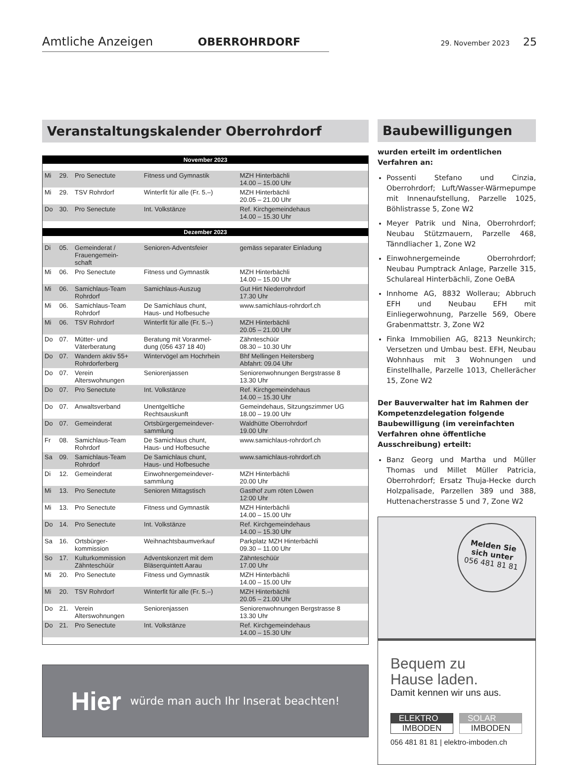Amtliche Anzeigen OBERROHRDORF 29. November 2023 25
Veranstaltungskalender Oberrohrdorf
| November 2023 | | | | |
| --- | --- | --- | --- | --- |
| Mi | 29. | Pro Senectute | Fitness und Gymnastik | MZH Hinterbächli 14.00 – 15.00 Uhr |
| Mi | 29. | TSV Rohrdorf | Winterfit für alle (Fr. 5.–) | MZH Hinterbächli 20.05 – 21.00 Uhr |
| Do | 30. | Pro Senectute | Int. Volkstänze | Ref. Kirchgemeindehaus 14.00 – 15.30 Uhr |
| Dezember 2023 | | | | |
| Di | 05. | Gemeinderat / Frauengemein- schaft | Senioren-Adventsfeier | gemäss separater Einladung |
| Mi | 06. | Pro Senectute | Fitness und Gymnastik | MZH Hinterbächli 14.00 – 15.00 Uhr |
| Mi | 06. | Samichlaus-Team Rohrdorf | Samichlaus-Auszug | Gut Hirt Niederrohrdorf 17.30 Uhr |
| Mi | 06. | Samichlaus-Team Rohrdorf | De Samichlaus chunt, Haus- und Hofbesuche | www.samichlaus-rohrdorf.ch |
| Mi | 06. | TSV Rohrdorf | Winterfit für alle (Fr. 5.–) | MZH Hinterbächli 20.05 – 21.00 Uhr |
| Do | 07. | Mütter- und Väterberatung | Beratung mit Voranmel- dung (056 437 18 40) | Zähnteschüür 08.30 – 10.30 Uhr |
| Do | 07. | Wandern aktiv 55+ Rohrdorferberg | Wintervögel am Hochrhein | Bhf Mellingen Heitersberg Abfahrt: 09.04 Uhr |
| Do | 07. | Verein Alterswohnungen | Seniorenjassen | Seniorenwohnungen Bergstrasse 8 13.30 Uhr |
| Do | 07. | Pro Senectute | Int. Volkstänze | Ref. Kirchgemeindehaus 14.00 – 15.30 Uhr |
| Do | 07. | Anwaltsverband | Unentgeltliche Rechtsauskunft | Gemeindehaus, Sitzungszimmer UG 18.00 – 19.00 Uhr |
| Do | 07. | Gemeinderat | Ortsbürgergemeindever- sammlung | Waldhütte Oberrohrdorf 19.00 Uhr |
| Fr | 08. | Samichlaus-Team Rohrdorf | De Samichlaus chunt, Haus- und Hofbesuche | www.samichlaus-rohrdorf.ch |
| Sa | 09. | Samichlaus-Team Rohrdorf | De Samichlaus chunt, Haus- und Hofbesuche | www.samichlaus-rohrdorf.ch |
| Di | 12. | Gemeinderat | Einwohnergemeindever- sammlung | MZH Hinterbächli 20.00 Uhr |
| Mi | 13. | Pro Senectute | Senioren Mittagstisch | Gasthof zum röten Löwen 12:00 Uhr |
| Mi | 13. | Pro Senectute | Fitness und Gymnastik | MZH Hinterbächli 14.00 – 15.00 Uhr |
| Do | 14. | Pro Senectute | Int. Volkstänze | Ref. Kirchgemeindehaus 14.00 – 15.30 Uhr |
| Sa | 16. | Ortsbürger- kommission | Weihnachtsbaumverkauf | Parkplatz MZH Hinterbächli 09.30 – 11.00 Uhr |
| So | 17. | Kulturkommission Zähnteschüür | Adventskonzert mit dem Bläserquintett Aarau | Zähnteschüür 17.00 Uhr |
| Mi | 20. | Pro Senectute | Fitness und Gymnastik | MZH Hinterbächli 14.00 – 15.00 Uhr |
| Mi | 20. | TSV Rohrdorf | Winterfit für alle (Fr. 5.–) | MZH Hinterbächli 20.05 – 21.00 Uhr |
| Do | 21. | Verein Alterswohnungen | Seniorenjassen | Seniorenwohnungen Bergstrasse 8 13.30 Uhr |
| Do | 21. | Pro Senectute | Int. Volkstänze | Ref. Kirchgemeindehaus 14.00 – 15.30 Uhr |
Hier würde man auch Ihr Inserat beachten!
Baubewilligungen
wurden erteilt im ordentlichen Verfahren an:
Possenti Stefano und Cinzia, Oberrohrdorf; Luft/Wasser-Wärmepumpe mit Innenaufstellung, Parzelle 1025, Böhlistrasse 5, Zone W2
Meyer Patrik und Nina, Oberrohrdorf; Neubau Stützmauern, Parzelle 468, Tänndliacher 1, Zone W2
Einwohnergemeinde Oberrohrdorf; Neubau Pumptrack Anlage, Parzelle 315, Schulareal Hinterbächli, Zone OeBA
Innhome AG, 8832 Wollerau; Abbruch EFH und Neubau EFH mit Einliegerwohnung, Parzelle 569, Obere Grabenmattstr. 3, Zone W2
Finka Immobilien AG, 8213 Neunkirch; Versetzen und Umbau best. EFH, Neubau Wohnhaus mit 3 Wohnungen und Einstellhalle, Parzelle 1013, Chellerächer 15, Zone W2
Der Bauverwalter hat im Rahmen der Kompetenzdelegation folgende Baubewilligung (im vereinfachten Verfahren ohne öffentliche Ausschreibung) erteilt:
Banz Georg und Martha und Müller Thomas und Millet Müller Patricia, Oberrohrdorf; Ersatz Thuja-Hecke durch Holzpalisade, Parzellen 389 und 388, Huttenacherstrasse 5 und 7, Zone W2
Melden Sie
sich unter
056 481 81 81
Bequem zu
Hause laden.
Damit kennen wir uns aus.
ELEKTRO
IMBODEN
SOLAR
IMBODEN
056 481 81 81 | elektro-imboden.ch